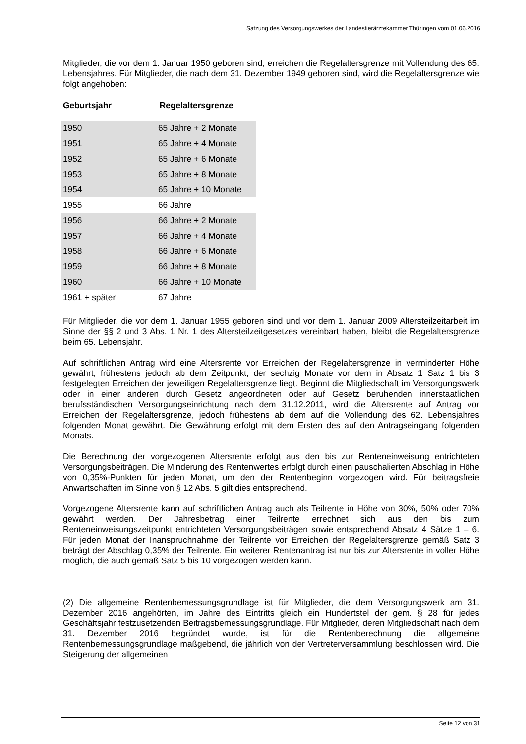Satzung des Versorgungswerkes der Landestierärztekammer Thüringen vom 01.06.2016
Mitglieder, die vor dem 1. Januar 1950 geboren sind, erreichen die Regelaltersgrenze mit Vollendung des 65. Lebensjahres. Für Mitglieder, die nach dem 31. Dezember 1949 geboren sind, wird die Regelaltersgrenze wie folgt angehoben:
Geburtsjahr Regelaltersgrenze
| 1950 | 65 Jahre + 2 Monate |
| 1951 | 65 Jahre + 4 Monate |
| 1952 | 65 Jahre + 6 Monate |
| 1953 | 65 Jahre + 8 Monate |
| 1954 | 65 Jahre + 10 Monate |
| 1955 | 66 Jahre |
| 1956 | 66 Jahre + 2 Monate |
| 1957 | 66 Jahre + 4 Monate |
| 1958 | 66 Jahre + 6 Monate |
| 1959 | 66 Jahre + 8 Monate |
| 1960 | 66 Jahre + 10 Monate |
| 1961 + später | 67 Jahre |
Für Mitglieder, die vor dem 1. Januar 1955 geboren sind und vor dem 1. Januar 2009 Altersteilzeitarbeit im Sinne der §§ 2 und 3 Abs. 1 Nr. 1 des Altersteilzeitgesetzes vereinbart haben, bleibt die Regelaltersgrenze beim 65. Lebensjahr.
Auf schriftlichen Antrag wird eine Altersrente vor Erreichen der Regelaltersgrenze in verminderter Höhe gewährt, frühestens jedoch ab dem Zeitpunkt, der sechzig Monate vor dem in Absatz 1 Satz 1 bis 3 festgelegten Erreichen der jeweiligen Regelaltersgrenze liegt. Beginnt die Mitgliedschaft im Versorgungswerk oder in einer anderen durch Gesetz angeordneten oder auf Gesetz beruhenden innerstaatlichen berufsständischen Versorgungseinrichtung nach dem 31.12.2011, wird die Altersrente auf Antrag vor Erreichen der Regelaltersgrenze, jedoch frühestens ab dem auf die Vollendung des 62. Lebensjahres folgenden Monat gewährt. Die Gewährung erfolgt mit dem Ersten des auf den Antragseingang folgenden Monats.
Die Berechnung der vorgezogenen Altersrente erfolgt aus den bis zur Renteneinweisung entrichteten Versorgungsbeiträgen. Die Minderung des Rentenwertes erfolgt durch einen pauschalierten Abschlag in Höhe von 0,35%-Punkten für jeden Monat, um den der Rentenbeginn vorgezogen wird. Für beitragsfreie Anwartschaften im Sinne von § 12 Abs. 5 gilt dies entsprechend.
Vorgezogene Altersrente kann auf schriftlichen Antrag auch als Teilrente in Höhe von 30%, 50% oder 70% gewährt werden. Der Jahresbetrag einer Teilrente errechnet sich aus den bis zum Renteneinweisungszeitpunkt entrichteten Versorgungsbeiträgen sowie entsprechend Absatz 4 Sätze 1 – 6. Für jeden Monat der Inanspruchnahme der Teilrente vor Erreichen der Regelaltersgrenze gemäß Satz 3 beträgt der Abschlag 0,35% der Teilrente. Ein weiterer Rentenantrag ist nur bis zur Altersrente in voller Höhe möglich, die auch gemäß Satz 5 bis 10 vorgezogen werden kann.
(2) Die allgemeine Rentenbemessungsgrundlage ist für Mitglieder, die dem Versorgungswerk am 31. Dezember 2016 angehörten, im Jahre des Eintritts gleich ein Hundertstel der gem. § 28 für jedes Geschäftsjahr festzusetzenden Beitragsbemessungsgrundlage. Für Mitglieder, deren Mitgliedschaft nach dem 31. Dezember 2016 begründet wurde, ist für die Rentenberechnung die allgemeine Rentenbemessungsgrundlage maßgebend, die jährlich von der Vertreterversammlung beschlossen wird. Die Steigerung der allgemeinen
Seite 12 von 31